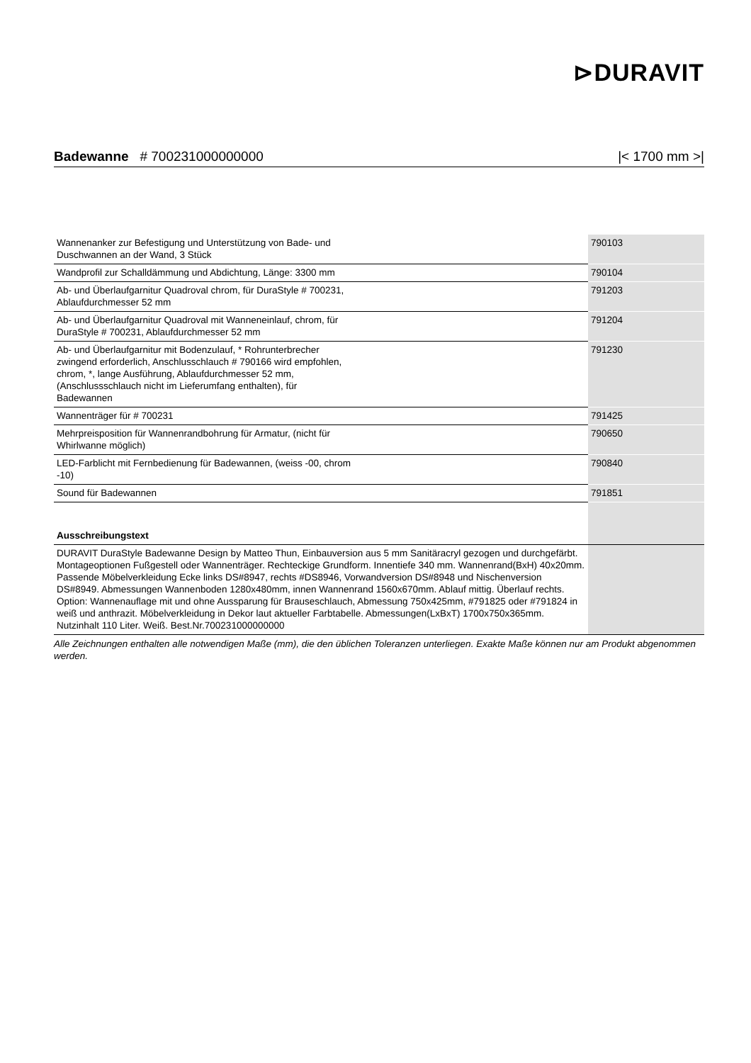⊳DURAVIT
Badewanne # 700231000000000 |< 1700 mm >|
| Wannenanker zur Befestigung und Unterstützung von Bade- und Duschwannen an der Wand, 3 Stück | 790103 |
| Wandprofil zur Schalldämmung und Abdichtung, Länge: 3300 mm | 790104 |
| Ab- und Überlaufgarnitur Quadroval chrom, für DuraStyle # 700231, Ablaufdurchmesser 52 mm | 791203 |
| Ab- und Überlaufgarnitur Quadroval mit Wanneneinlauf, chrom, für DuraStyle # 700231, Ablaufdurchmesser 52 mm | 791204 |
| Ab- und Überlaufgarnitur mit Bodenzulauf, * Rohrunterbrecher zwingend erforderlich, Anschlusschlauch # 790166 wird empfohlen, chrom, *, lange Ausführung, Ablaufdurchmesser 52 mm, (Anschlussschlauch nicht im Lieferumfang enthalten), für Badewannen | 791230 |
| Wannenträger für # 700231 | 791425 |
| Mehrpreisposition für Wannenrandbohrung für Armatur, (nicht für Whirlwanne möglich) | 790650 |
| LED-Farblicht mit Fernbedienung für Badewannen, (weiss -00, chrom -10) | 790840 |
| Sound für Badewannen | 791851 |
| Ausschreibungstext | |
| DURAVIT DuraStyle Badewanne Design by Matteo Thun, Einbauversion aus 5 mm Sanitäracryl gezogen und durchgefärbt. Montageoptionen Fußgestell oder Wannenträger. Rechteckige Grundform. Innentiefe 340 mm. Wannenrand(BxH) 40x20mm. Passende Möbelverkleidung Ecke links DS#8947, rechts #DS8946, Vorwandversion DS#8948 und Nischenversion DS#8949. Abmessungen Wannenboden 1280x480mm, innen Wannenrand 1560x670mm. Ablauf mittig. Überlauf rechts. Option: Wannenauflage mit und ohne Aussparung für Brauseschlauch, Abmessung 750x425mm, #791825 oder #791824 in weiß und anthrazit. Möbelverkleidung in Dekor laut aktueller Farbtabelle. Abmessungen(LxBxT) 1700x750x365mm. Nutzinhalt 110 Liter. Weiß. Best.Nr.700231000000000 | |
Alle Zeichnungen enthalten alle notwendigen Maße (mm), die den üblichen Toleranzen unterliegen. Exakte Maße können nur am Produkt abgenommen werden.